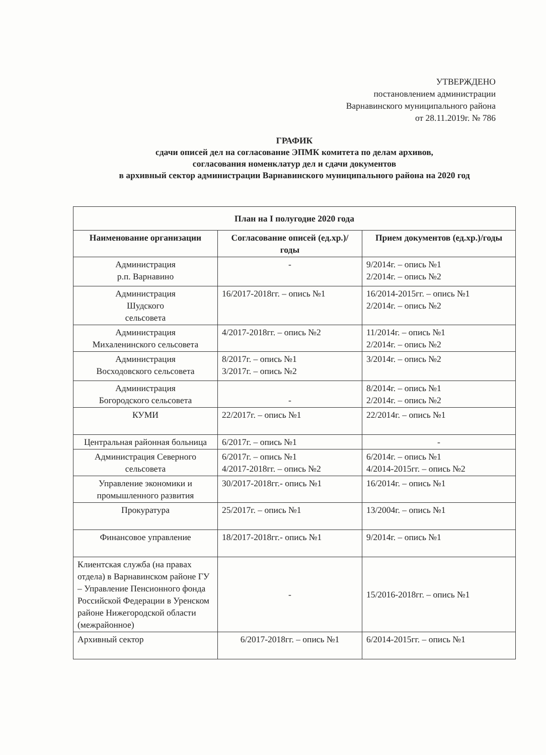УТВЕРЖДЕНО
постановлением администрации
Варнавинского муниципального района
от 28.11.2019г. № 786
ГРАФИК
сдачи описей дел на согласование ЭПМК комитета по делам архивов,
согласования номенклатур дел и сдачи документов
в архивный сектор администрации Варнавинского муниципального района на 2020 год
| План на I полугодие 2020 года | | |
| --- | --- | --- |
| Наименование организации | Согласование описей (ед.хр.)/годы | Прием документов (ед.хр.)/годы |
| Администрация р.п. Варнавино | - | 9/2014г. – опись №1 2/2014г. – опись №2 |
| Администрация Шудского сельсовета | 16/2017-2018гг. – опись №1 | 16/2014-2015гг. – опись №1 2/2014г. – опись №2 |
| Администрация Михаленинского сельсовета | 4/2017-2018гг. – опись №2 | 11/2014г. – опись №1 2/2014г. – опись №2 |
| Администрация Восходовского сельсовета | 8/2017г. – опись №1 3/2017г. – опись №2 | 3/2014г. – опись №2 |
| Администрация Богородского сельсовета | - | 8/2014г. – опись №1 2/2014г. – опись №2 |
| КУМИ | 22/2017г. – опись №1 | 22/2014г. – опись №1 |
| Центральная районная больница | 6/2017г. – опись №1 | - |
| Администрация Северного сельсовета | 6/2017г. – опись №1 4/2017-2018гг. – опись №2 | 6/2014г. – опись №1 4/2014-2015гг. – опись №2 |
| Управление экономики и промышленного развития | 30/2017-2018гг.- опись №1 | 16/2014г. – опись №1 |
| Прокуратура | 25/2017г. – опись №1 | 13/2004г. – опись №1 |
| Финансовое управление | 18/2017-2018гг.- опись №1 | 9/2014г. – опись №1 |
| Клиентская служба (на правах отдела) в Варнавинском районе ГУ – Управление Пенсионного фонда Российской Федерации в Уренском районе Нижегородской области (межрайонное) | - | 15/2016-2018гг. – опись №1 |
| Архивный сектор | 6/2017-2018гг. – опись №1 | 6/2014-2015гг. – опись №1 |